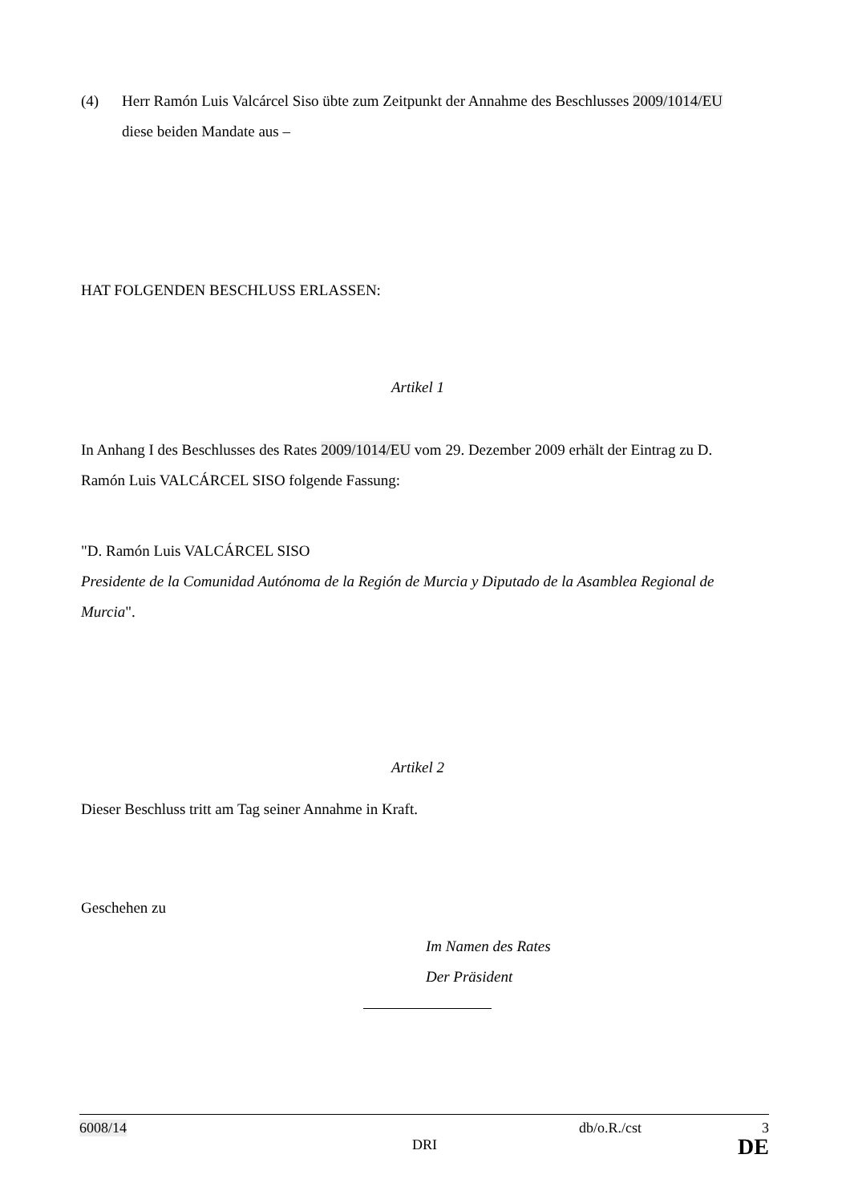(4) Herr Ramón Luis Valcárcel Siso übte zum Zeitpunkt der Annahme des Beschlusses 2009/1014/EU diese beiden Mandate aus –
HAT FOLGENDEN BESCHLUSS ERLASSEN:
Artikel 1
In Anhang I des Beschlusses des Rates 2009/1014/EU vom 29. Dezember 2009 erhält der Eintrag zu D. Ramón Luis VALCÁRCEL SISO folgende Fassung:
"D. Ramón Luis VALCÁRCEL SISO
Presidente de la Comunidad Autónoma de la Región de Murcia y Diputado de la Asamblea Regional de Murcia".
Artikel 2
Dieser Beschluss tritt am Tag seiner Annahme in Kraft.
Geschehen zu
Im Namen des Rates
Der Präsident
6008/14 db/o.R./cst 3
DRI DE